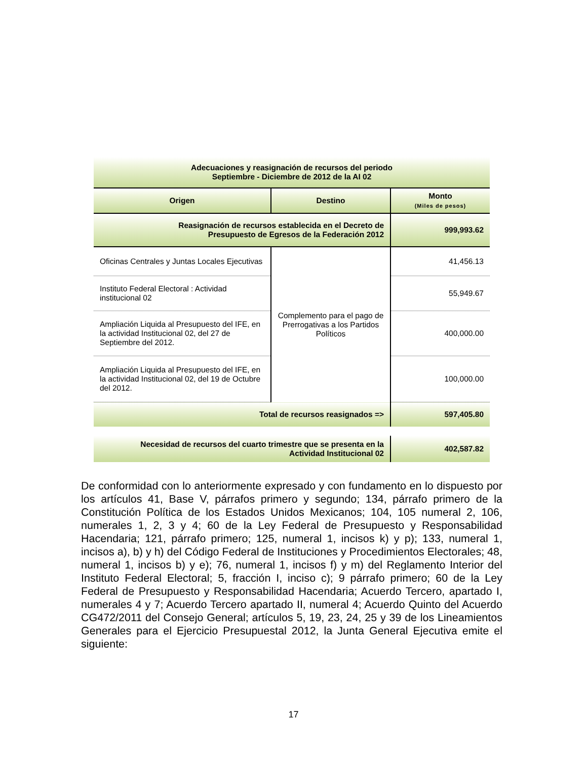| Adecuaciones y reasignación de recursos del periodo Septiembre - Diciembre de 2012 de la AI 02 | | |
| --- | --- | --- |
| Origen | Destino | Monto (Miles de pesos) |
| Reasignación de recursos establecida en el Decreto de Presupuesto de Egresos de la Federación 2012 | | 999,993.62 |
| Oficinas Centrales y Juntas Locales Ejecutivas | Complemento para el pago de Prerrogativas a los Partidos Políticos | 41,456.13 |
| Instituto Federal Electoral : Actividad institucional 02 | | 55,949.67 |
| Ampliación Liquida al Presupuesto del IFE, en la actividad Institucional 02, del 27 de Septiembre del 2012. | | 400,000.00 |
| Ampliación Liquida al Presupuesto del IFE, en la actividad Institucional 02, del 19 de Octubre del 2012. | | 100,000.00 |
| Total de recursos reasignados => | | 597,405.80 |
| Necesidad de recursos del cuarto trimestre que se presenta en la Actividad Institucional 02 | | 402,587.82 |
De conformidad con lo anteriormente expresado y con fundamento en lo dispuesto por los artículos 41, Base V, párrafos primero y segundo; 134, párrafo primero de la Constitución Política de los Estados Unidos Mexicanos; 104, 105 numeral 2, 106, numerales 1, 2, 3 y 4; 60 de la Ley Federal de Presupuesto y Responsabilidad Hacendaria; 121, párrafo primero; 125, numeral 1, incisos k) y p); 133, numeral 1, incisos a), b) y h) del Código Federal de Instituciones y Procedimientos Electorales; 48, numeral 1, incisos b) y e); 76, numeral 1, incisos f) y m) del Reglamento Interior del Instituto Federal Electoral; 5, fracción I, inciso c); 9 párrafo primero; 60 de la Ley Federal de Presupuesto y Responsabilidad Hacendaria; Acuerdo Tercero, apartado I, numerales 4 y 7; Acuerdo Tercero apartado II, numeral 4; Acuerdo Quinto del Acuerdo CG472/2011 del Consejo General; artículos 5, 19, 23, 24, 25 y 39 de los Lineamientos Generales para el Ejercicio Presupuestal 2012, la Junta General Ejecutiva emite el siguiente:
17